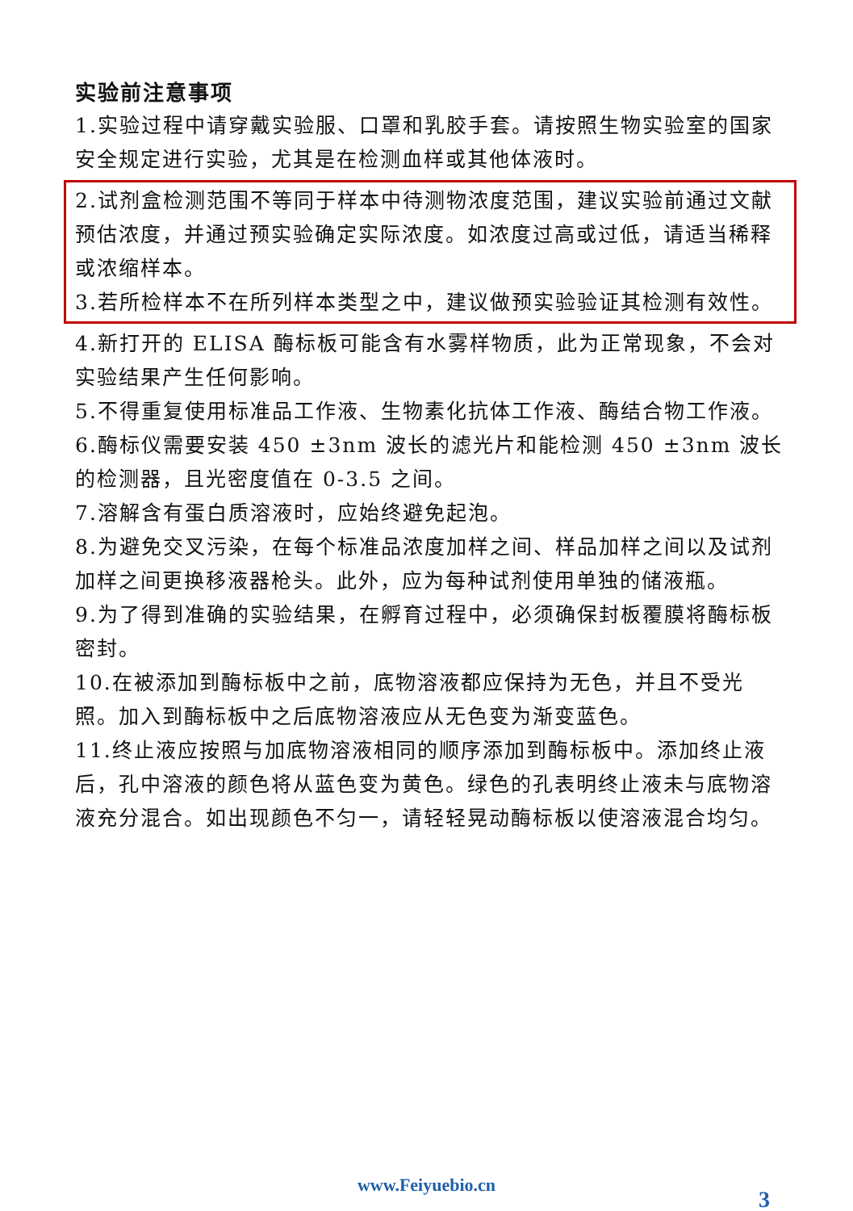实验前注意事项
1.实验过程中请穿戴实验服、口罩和乳胶手套。请按照生物实验室的国家安全规定进行实验，尤其是在检测血样或其他体液时。
2.试剂盒检测范围不等同于样本中待测物浓度范围，建议实验前通过文献预估浓度，并通过预实验确定实际浓度。如浓度过高或过低，请适当稀释或浓缩样本。
3.若所检样本不在所列样本类型之中，建议做预实验验证其检测有效性。
4.新打开的 ELISA 酶标板可能含有水雾样物质，此为正常现象，不会对实验结果产生任何影响。
5.不得重复使用标准品工作液、生物素化抗体工作液、酶结合物工作液。
6.酶标仪需要安装 450 ±3nm 波长的滤光片和能检测 450 ±3nm 波长的检测器，且光密度值在 0-3.5 之间。
7.溶解含有蛋白质溶液时，应始终避免起泡。
8.为避免交叉污染，在每个标准品浓度加样之间、样品加样之间以及试剂加样之间更换移液器枪头。此外，应为每种试剂使用单独的储液瓶。
9.为了得到准确的实验结果，在孵育过程中，必须确保封板覆膜将酶标板密封。
10.在被添加到酶标板中之前，底物溶液都应保持为无色，并且不受光照。加入到酶标板中之后底物溶液应从无色变为渐变蓝色。
11.终止液应按照与加底物溶液相同的顺序添加到酶标板中。添加终止液后，孔中溶液的颜色将从蓝色变为黄色。绿色的孔表明终止液未与底物溶液充分混合。如出现颜色不匀一，请轻轻晃动酶标板以使溶液混合均匀。
www.Feiyuebio.cn
3